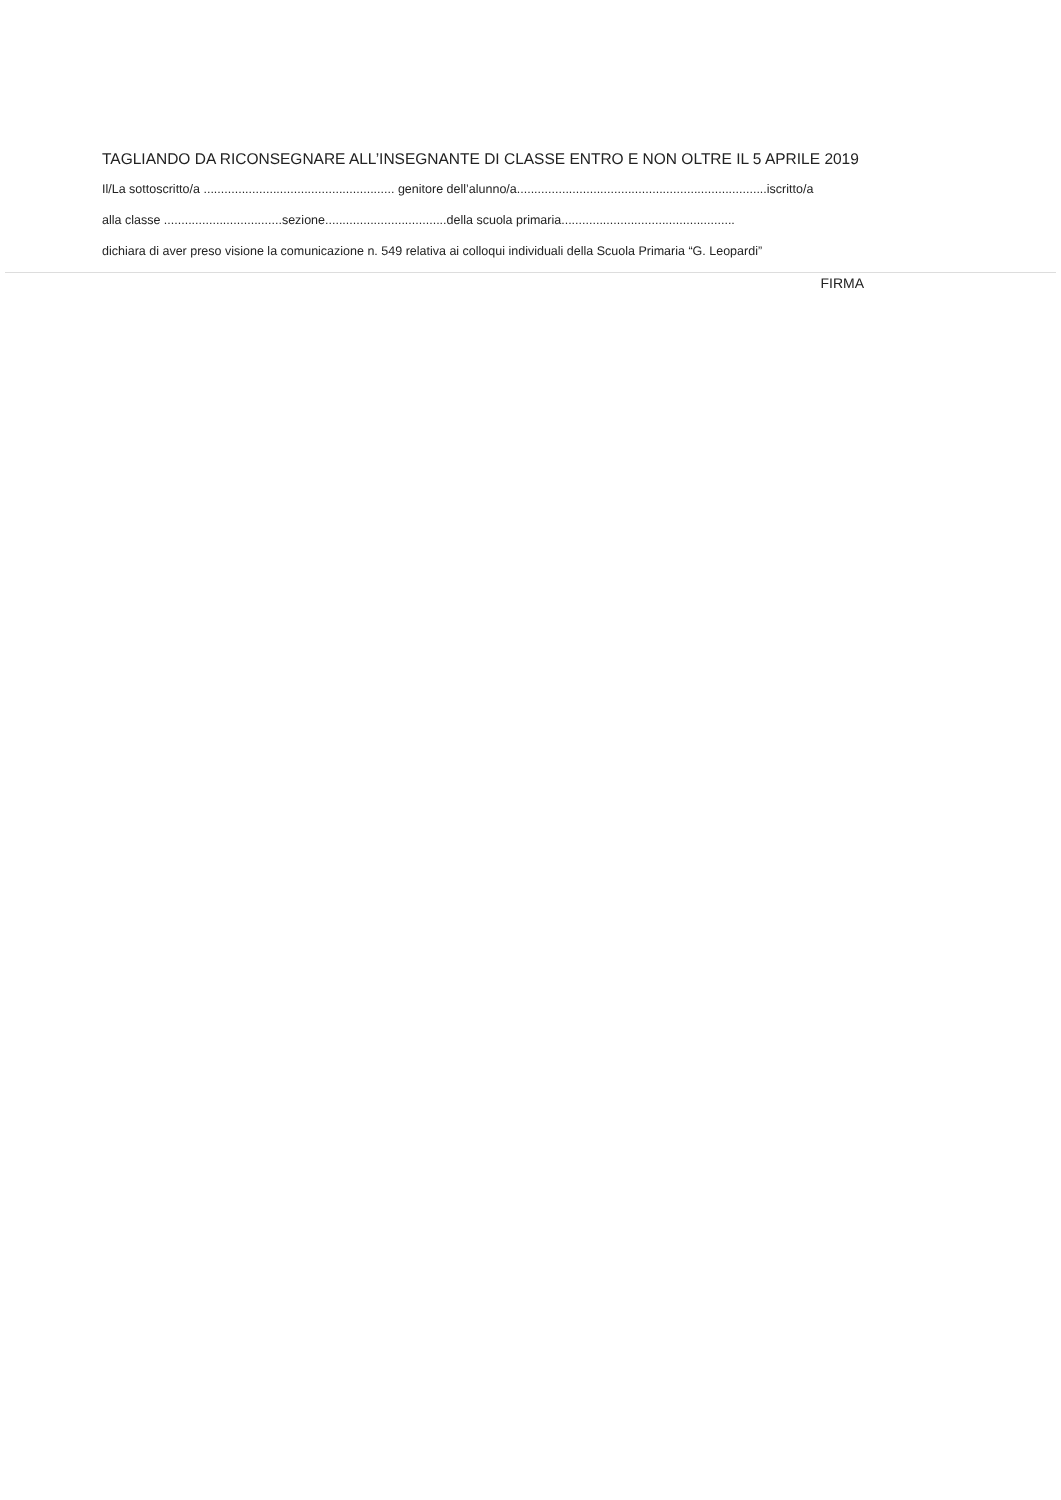TAGLIANDO DA RICONSEGNARE ALL’INSEGNANTE DI CLASSE ENTRO E NON OLTRE IL 5 APRILE 2019
Il/La sottoscritto/a ....................................................... genitore dell’alunno/a........................................................................iscritto/a
alla classe ..................................sezione...................................della scuola primaria..................................................
dichiara di aver preso visione la comunicazione n. 549 relativa ai colloqui individuali della Scuola Primaria “G. Leopardi”
FIRMA